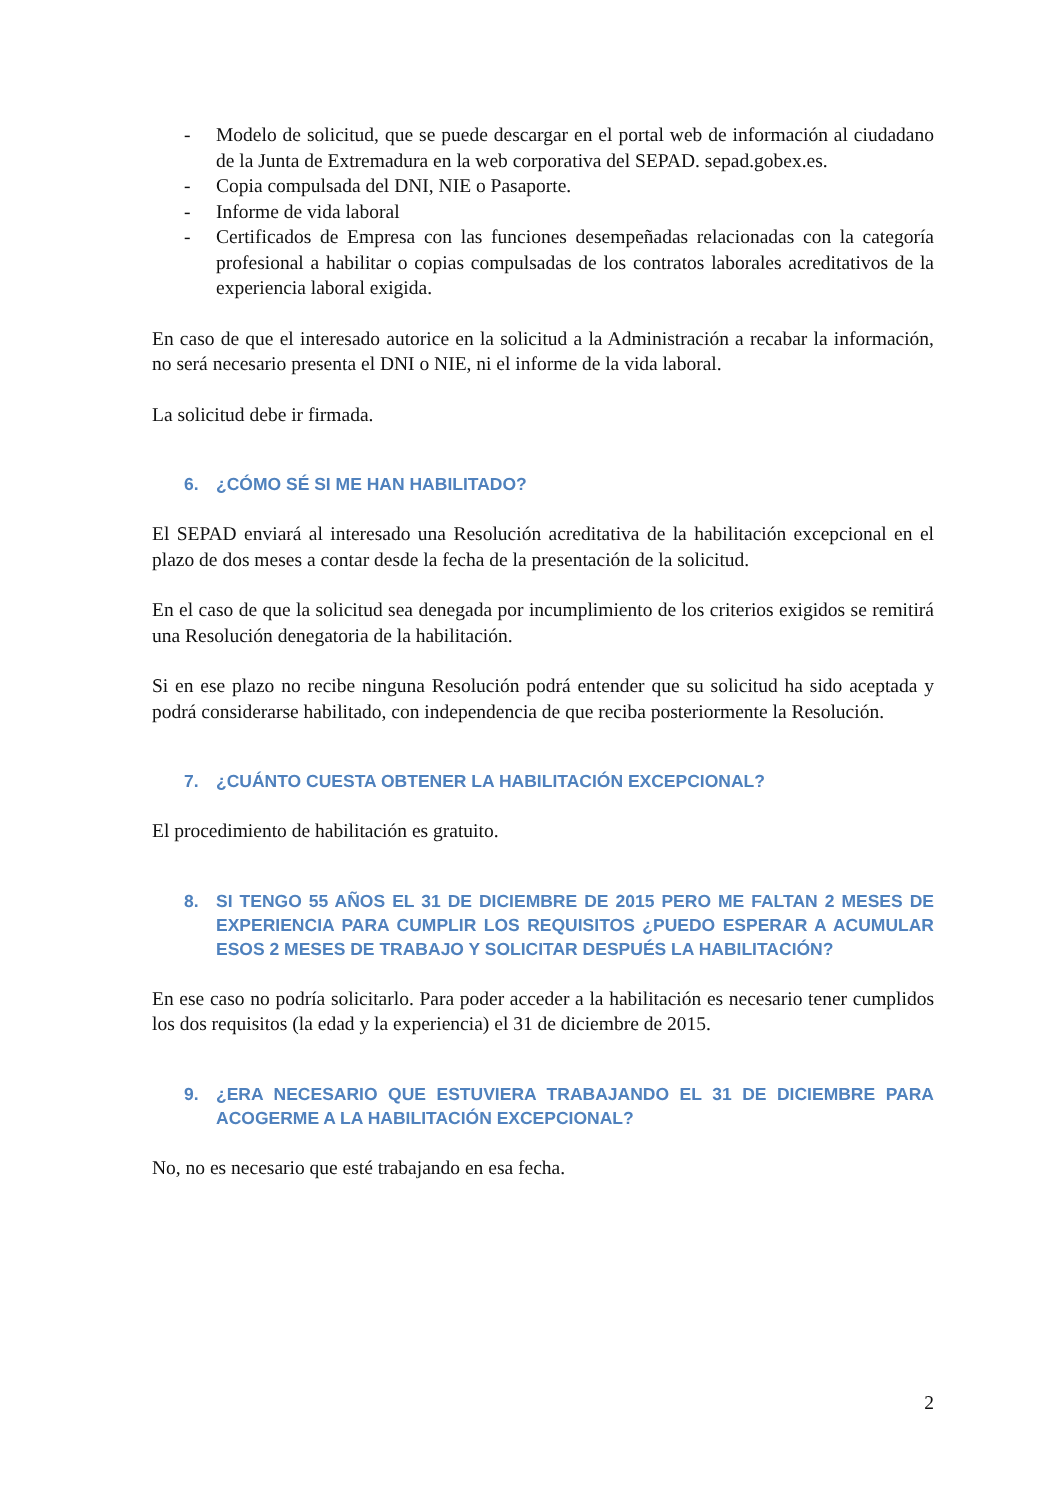- Modelo de solicitud, que se puede descargar en el portal web de información al ciudadano de la Junta de Extremadura en la web corporativa del SEPAD. sepad.gobex.es.
- Copia compulsada del DNI, NIE o Pasaporte.
- Informe de vida laboral
- Certificados de Empresa con las funciones desempeñadas relacionadas con la categoría profesional a habilitar o copias compulsadas de los contratos laborales acreditativos de la experiencia laboral exigida.
En caso de que el interesado autorice en la solicitud a la Administración a recabar la información, no será necesario presenta el DNI o NIE, ni el informe de la vida laboral.
La solicitud debe ir firmada.
6. ¿CÓMO SÉ SI ME HAN HABILITADO?
El SEPAD enviará al interesado una Resolución acreditativa de la habilitación excepcional en el plazo de dos meses a contar desde la fecha de la presentación de la solicitud.
En el caso de que la solicitud sea denegada por incumplimiento de los criterios exigidos se remitirá una Resolución denegatoria de la habilitación.
Si en ese plazo no recibe ninguna Resolución podrá entender que su solicitud ha sido aceptada y podrá considerarse habilitado, con independencia de que reciba posteriormente la Resolución.
7. ¿CUÁNTO CUESTA OBTENER LA HABILITACIÓN EXCEPCIONAL?
El procedimiento de habilitación es gratuito.
8. SI TENGO 55 AÑOS EL 31 DE DICIEMBRE DE 2015 PERO ME FALTAN 2 MESES DE EXPERIENCIA PARA CUMPLIR LOS REQUISITOS ¿PUEDO ESPERAR A ACUMULAR ESOS 2 MESES DE TRABAJO Y SOLICITAR DESPUÉS LA HABILITACIÓN?
En ese caso no podría solicitarlo. Para poder acceder a la habilitación es necesario tener cumplidos los dos requisitos (la edad y la experiencia) el 31 de diciembre de 2015.
9. ¿ERA NECESARIO QUE ESTUVIERA TRABAJANDO EL 31 DE DICIEMBRE PARA ACOGERME A LA HABILITACIÓN EXCEPCIONAL?
No, no es necesario que esté trabajando en esa fecha.
2